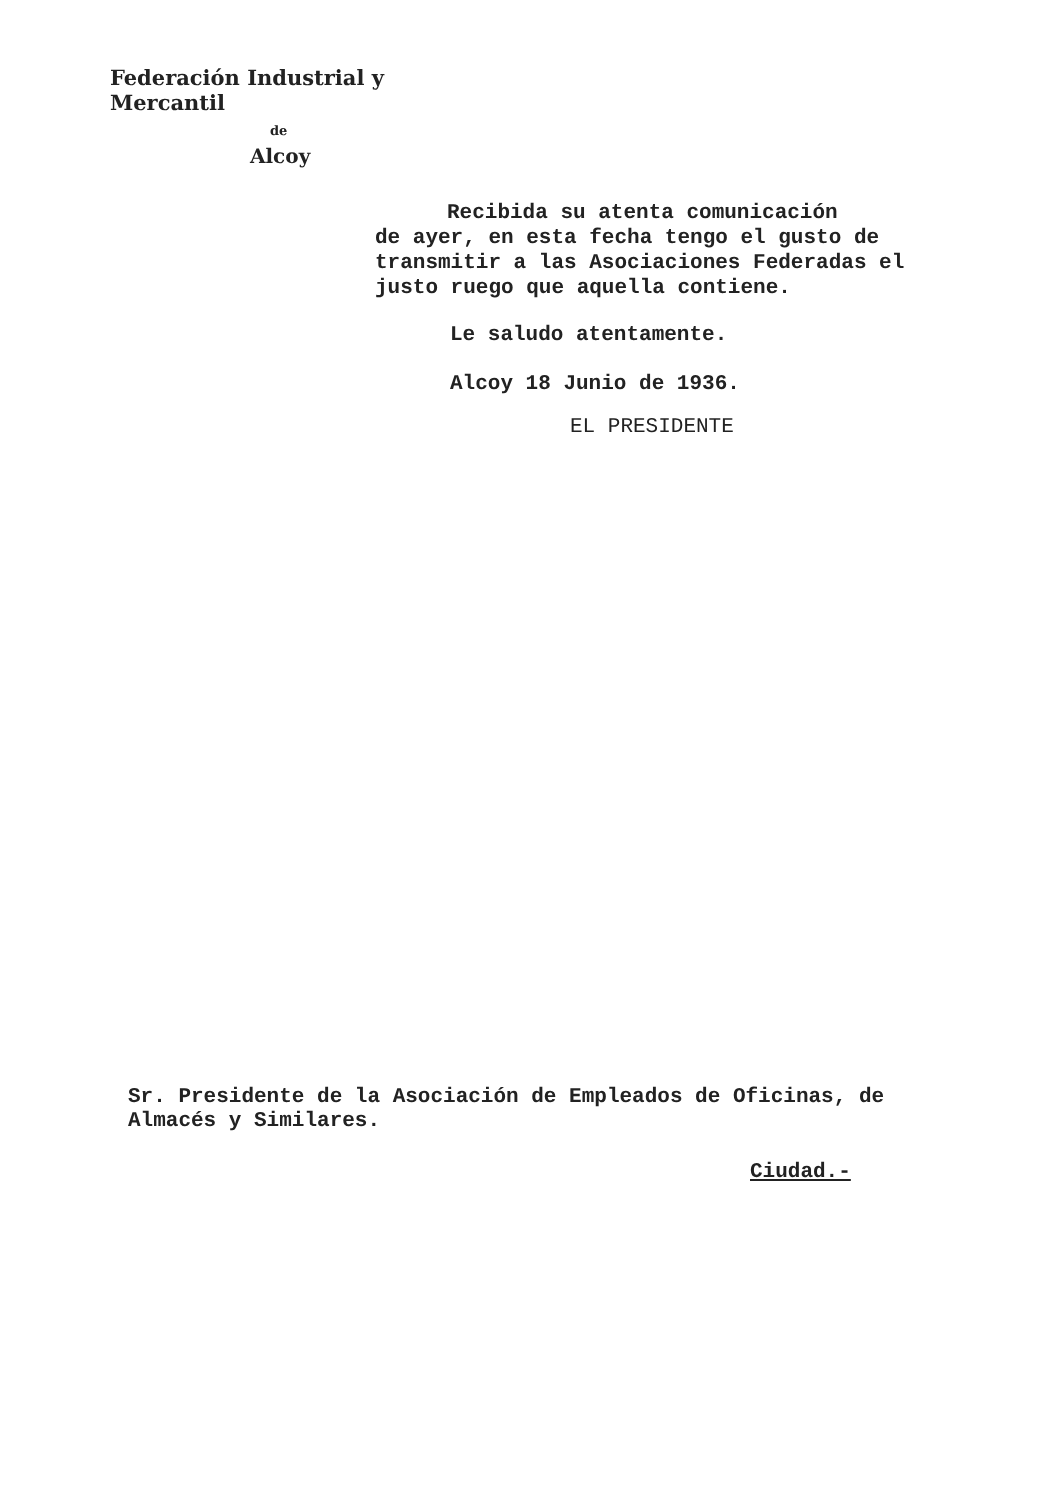Federación Industrial y Mercantil
de
Alcoy
Recibida su atenta comunicación
de ayer, en esta fecha tengo el gusto de transmitir a las Asociaciones Federadas el justo ruego que aquella contiene.
Le saludo atentamente.
Alcoy 18 Junio de 1936.
EL PRESIDENTE
Sr. Presidente de la Asociación de Empleados de Oficinas, de Almacés y Similares.
Ciudad.-